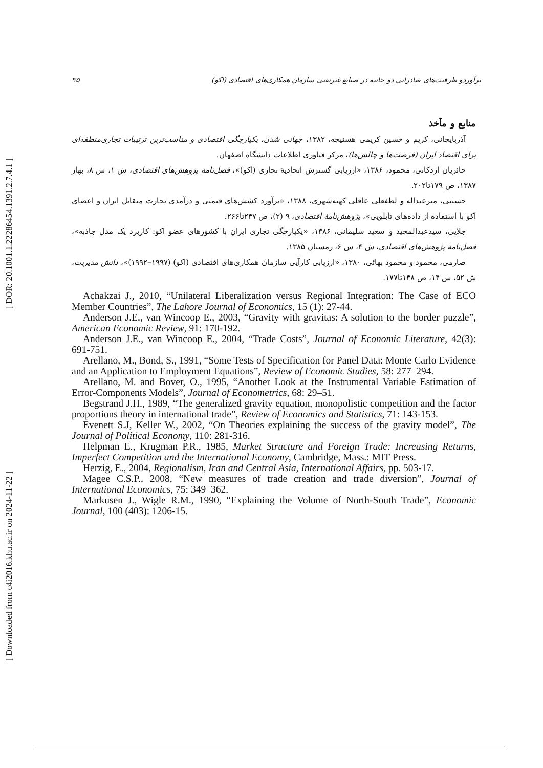[ DOR: 20.1001.1.22286454.1391.2.7.4.1 ]
[ Downloaded from c4i2016.khu.ac.ir on 2024-11-22 ]
۹۵ برآوردو ظرفیت‌های صادراتی دو جانبه در صنایع غیرنفتی سازمان همکاری‌های اقتصادی (اکو)
منابع و مآخذ
آذربایجانی، کریم و حسین کریمی هسنیجه، ۱۳۸۲، جهانی شدن، یکپارچگی اقتصادی و مناسب‌ترین ترتیبات تجاری‌منطقه‌ای برای اقتصاد ایران (فرصت‌ها و چالش‌ها)، مرکز فناوری اطلاعات دانشگاه اصفهان.
حائریان اردکانی، محمود، ۱۳۸۶، «ارزیابی گسترش اتحادیهٔ تجاری (اکو)»، فصل‌نامهٔ پژوهش‌های اقتصادی، ش ۱، س ۸، بهار ۱۳۸۷، ص ۱۷۹تا۲۰۲.
حسینی، میرعبداله و لطفعلی عاقلی کهنه‌شهری، ۱۳۸۸، «برآورد کشش‌های قیمتی و درآمدی تجارت متقابل ایران و اعضای اکو با استفاده از داده‌های تابلویی»، پژوهش‌نامهٔ اقتصادی، ۹ (۲)، ص ۲۴۷تا۲۶۶.
جلایی، سیدعبدالمجید و سعید سلیمانی، ۱۳۸۶، «یکپارچگی تجاری ایران با کشورهای عضو اکو: کاربرد یک مدل جاذبه»، فصل‌نامهٔ پژوهش‌های اقتصادی، ش ۴، س ۶، زمستان ۱۳۸۵.
صارمی، محمود و محمود بهائی، ۱۳۸۰، «ارزیابی کارآیی سازمان همکاری‌های اقتصادی (اکو) (۱۹۹۷–۱۹۹۲)»، دانش مدیریت، ش ۵۲، س ۱۴، ص ۱۴۸تا۱۷۷.
Achakzai J., 2010, “Unilateral Liberalization versus Regional Integration: The Case of ECO Member Countries”, The Lahore Journal of Economics, 15 (1): 27-44.
Anderson J.E., van Wincoop E., 2003, “Gravity with gravitas: A solution to the border puzzle”, American Economic Review, 91: 170-192.
Anderson J.E., van Wincoop E., 2004, “Trade Costs”, Journal of Economic Literature, 42(3): 691-751.
Arellano, M., Bond, S., 1991, “Some Tests of Specification for Panel Data: Monte Carlo Evidence and an Application to Employment Equations”, Review of Economic Studies, 58: 277–294.
Arellano, M. and Bover, O., 1995, “Another Look at the Instrumental Variable Estimation of Error-Components Models”, Journal of Econometrics, 68: 29–51.
Begstrand J.H., 1989, “The generalized gravity equation, monopolistic competition and the factor proportions theory in international trade”, Review of Economics and Statistics, 71: 143-153.
Evenett S.J, Keller W., 2002, “On Theories explaining the success of the gravity model”, The Journal of Political Economy, 110: 281-316.
Helpman E., Krugman P.R., 1985, Market Structure and Foreign Trade: Increasing Returns, Imperfect Competition and the International Economy, Cambridge, Mass.: MIT Press.
Herzig, E., 2004, Regionalism, Iran and Central Asia, International Affairs, pp. 503-17.
Magee C.S.P., 2008, “New measures of trade creation and trade diversion”, Journal of International Economics, 75: 349–362.
Markusen J., Wigle R.M., 1990, “Explaining the Volume of North-South Trade”, Economic Journal, 100 (403): 1206-15.